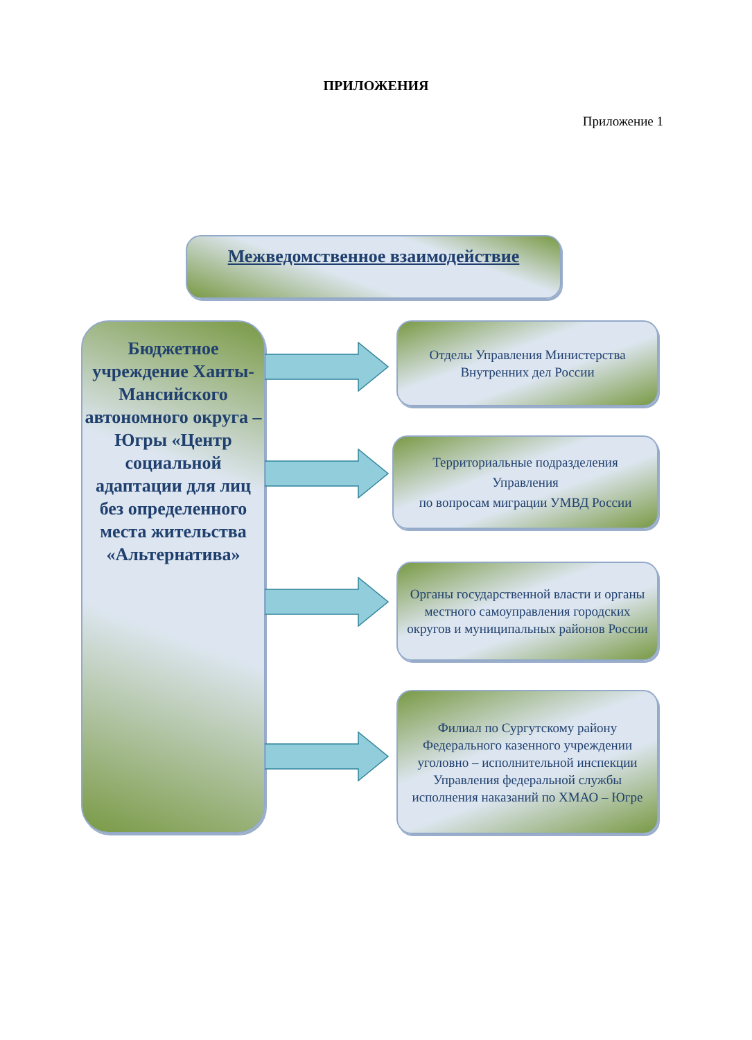ПРИЛОЖЕНИЯ
Приложение 1
Межведомственное взаимодействие
Бюджетное учреждение Ханты-Мансийского автономного округа – Югры «Центр социальной адаптации для лиц без определенного места жительства «Альтернатива»
Отделы Управления Министерства Внутренних дел России
Территориальные подразделения Управления
по вопросам миграции УМВД России
Органы государственной власти и органы местного самоуправления городских округов и муниципальных районов России
Филиал по Сургутскому району Федерального казенного учреждении уголовно – исполнительной инспекции Управления федеральной службы исполнения наказаний по ХМАО – Югре